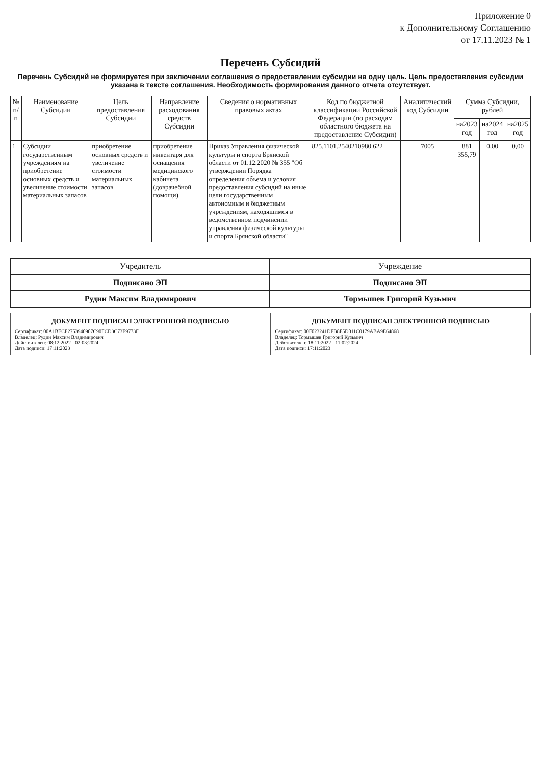Приложение 0
к Дополнительному Соглашению
от 17.11.2023 № 1
Перечень Субсидий
Перечень Субсидий не формируется при заключении соглашения о предоставлении субсидии на одну цель. Цель предоставления субсидии указана в тексте соглашения. Необходимость формирования данного отчета отсутствует.
| № п/п | Наименование Субсидии | Цель предоставления Субсидии | Направление расходования средств Субсидии | Сведения о нормативных правовых актах | Код по бюджетной классификации Российской Федерации (по расходам областного бюджета на предоставление Субсидии) | Аналитический код Субсидии | Сумма Субсидии, рублей | | |
| --- | --- | --- | --- | --- | --- | --- | --- | --- | --- |
| | | | | | | | на2023 год | на2024 год | на2025 год |
| 1 | Субсидии государственным учреждениям на приобретение основных средств и увеличение стоимости материальных запасов | приобретение основных средств и увеличение стоимости материальных запасов | приобретение инвентаря для оснащения медицинского кабинета (доврачебной помощи). | Приказ Управления физической культуры и спорта Брянской области от 01.12.2020 № 355 "Об утверждении Порядка определения объема и условия предоставления субсидий на иные цели государственным автономным и бюджетным учреждениям, находящимся в ведомственном подчинении управления физической культуры и спорта Брянской области" | 825.1101.2540210980.622 | 7005 | 881 355,79 | 0,00 | 0,00 |
| Учредитель | Учреждение |
| Подписано ЭП | Подписано ЭП |
| Рудин Максим Владимирович | Тормышев Григорий Кузьмич |
ДОКУМЕНТ ПОДПИСАН ЭЛЕКТРОННОЙ ПОДПИСЬЮ
Сертификат: 00A1BECF2753940907C90FCD3C73E9773F
Владелец: Рудин Максим Владимирович
Действителен: 08:12:2022 - 02:03:2024
Дата подписи: 17:11:2023
ДОКУМЕНТ ПОДПИСАН ЭЛЕКТРОННОЙ ПОДПИСЬЮ
Сертификат: 00F023241DFB8F5D011C0179ABA9E64868
Владелец: Тормышев Григорий Кузьмич
Действителен: 18:11:2022 - 11:02:2024
Дата подписи: 17:11:2023